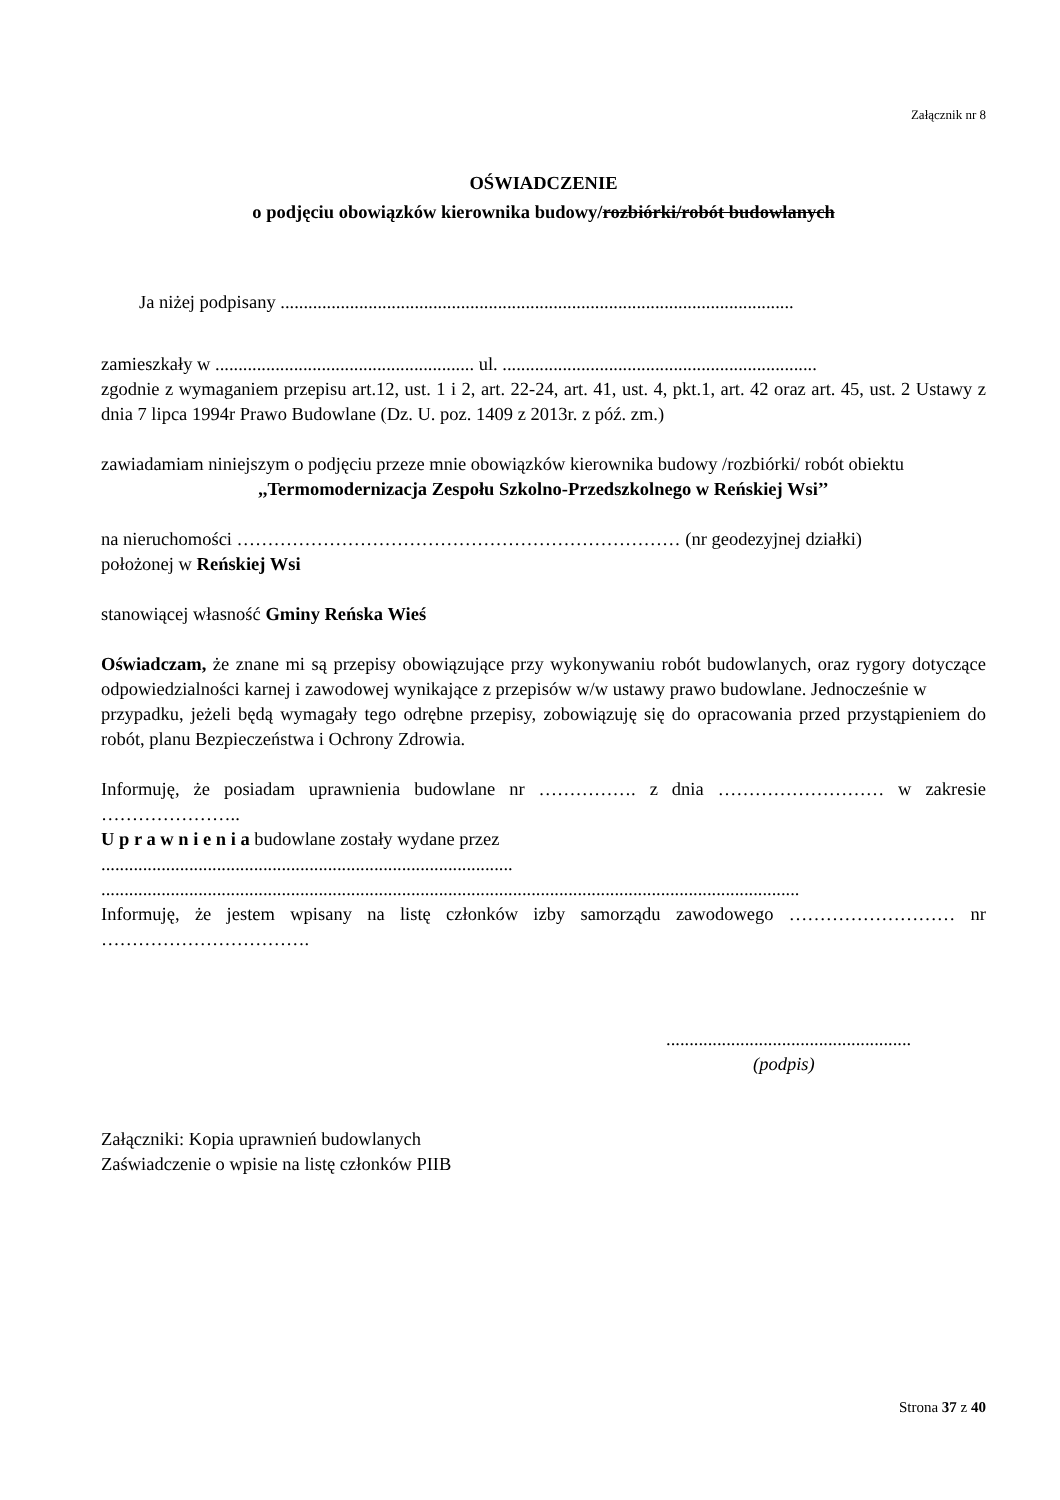Załącznik nr 8
OŚWIADCZENIE
o podjęciu obowiązków kierownika budowy/rozbiórki/robót budowlanych
Ja niżej podpisany ...............................................................................................................
zamieszkały w ........................................................ ul. ....................................................................
zgodnie z wymaganiem przepisu art.12, ust. 1 i 2, art. 22-24, art. 41, ust. 4, pkt.1, art. 42 oraz art. 45, ust. 2 Ustawy z dnia 7 lipca 1994r Prawo Budowlane (Dz. U. poz. 1409 z 2013r. z póź. zm.)
zawiadamiam niniejszym o podjęciu przeze mnie obowiązków kierownika budowy /rozbiórki/ robót obiektu
,,Termomodernizacja Zespołu Szkolno-Przedszkolnego w Reńskiej Wsi’’
na nieruchomości ……………………………………………………………… (nr geodezyjnej działki)
położonej w Reńskiej Wsi
stanowiącej własność Gminy Reńska Wieś
Oświadczam, że znane mi są przepisy obowiązujące przy wykonywaniu robót budowlanych, oraz rygory dotyczące odpowiedzialności karnej i zawodowej wynikające z przepisów w/w ustawy prawo budowlane. Jednocześnie w
przypadku, jeżeli będą wymagały tego odrębne przepisy, zobowiązuję się do opracowania przed przystąpieniem do robót, planu Bezpieczeństwa i Ochrony Zdrowia.
Informuję, że posiadam uprawnienia budowlane nr ……………. z dnia ……………………… w zakresie …………………..
U p r a w n i e n i a budowlane zostały wydane przez
.........................................................................................
.......................................................................................................................................................
Informuję, że jestem wpisany na listę członków izby samorządu zawodowego ……………………… nr …………………………….
.....................................................
(podpis)
Załączniki: Kopia uprawnień budowlanych
Zaświadczenie o wpisie na listę członków PIIB
Strona 37 z 40